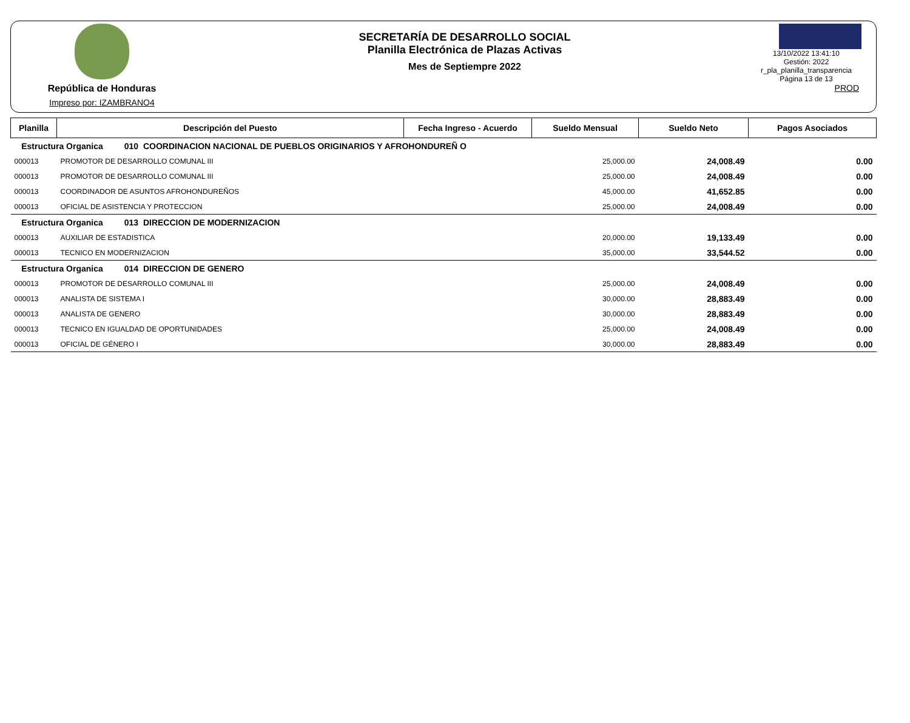República de Honduras
Impreso por: IZAMBRANO4
SECRETARÍA DE DESARROLLO SOCIAL
Planilla Electrónica de Plazas Activas
Mes de Septiempre 2022
13/10/2022 13:41:10
Gestión: 2022
r_pla_planilla_transparencia
Página 13 de 13
PROD
| Planilla | Descripción del Puesto | Fecha Ingreso - Acuerdo | Sueldo Mensual | Sueldo Neto | Pagos Asociados |
| --- | --- | --- | --- | --- | --- |
| Estructura Organica 010 COORDINACION NACIONAL DE PUEBLOS ORIGINARIOS Y AFROHONDUREÑ O | | | | | |
| 000013 | PROMOTOR DE DESARROLLO COMUNAL III | | 25,000.00 | 24,008.49 | 0.00 |
| 000013 | PROMOTOR DE DESARROLLO COMUNAL III | | 25,000.00 | 24,008.49 | 0.00 |
| 000013 | COORDINADOR DE ASUNTOS AFROHONDUREÑOS | | 45,000.00 | 41,652.85 | 0.00 |
| 000013 | OFICIAL DE ASISTENCIA Y PROTECCION | | 25,000.00 | 24,008.49 | 0.00 |
| Estructura Organica 013 DIRECCION DE MODERNIZACION | | | | | |
| 000013 | AUXILIAR DE ESTADISTICA | | 20,000.00 | 19,133.49 | 0.00 |
| 000013 | TECNICO EN MODERNIZACION | | 35,000.00 | 33,544.52 | 0.00 |
| Estructura Organica 014 DIRECCION DE GENERO | | | | | |
| 000013 | PROMOTOR DE DESARROLLO COMUNAL III | | 25,000.00 | 24,008.49 | 0.00 |
| 000013 | ANALISTA DE SISTEMA I | | 30,000.00 | 28,883.49 | 0.00 |
| 000013 | ANALISTA DE GENERO | | 30,000.00 | 28,883.49 | 0.00 |
| 000013 | TECNICO EN IGUALDAD DE OPORTUNIDADES | | 25,000.00 | 24,008.49 | 0.00 |
| 000013 | OFICIAL DE GÉNERO I | | 30,000.00 | 28,883.49 | 0.00 |